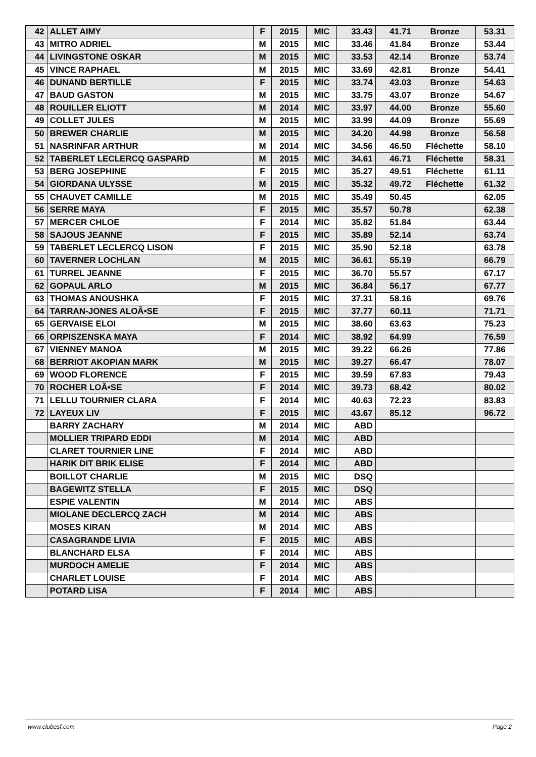| 42 | ALLET AIMY | F | 2015 | MIC | 33.43 | 41.71 | Bronze | 53.31 |
| 43 | MITRO ADRIEL | M | 2015 | MIC | 33.46 | 41.84 | Bronze | 53.44 |
| 44 | LIVINGSTONE OSKAR | M | 2015 | MIC | 33.53 | 42.14 | Bronze | 53.74 |
| 45 | VINCE RAPHAEL | M | 2015 | MIC | 33.69 | 42.81 | Bronze | 54.41 |
| 46 | DUNAND BERTILLE | F | 2015 | MIC | 33.74 | 43.03 | Bronze | 54.63 |
| 47 | BAUD GASTON | M | 2015 | MIC | 33.75 | 43.07 | Bronze | 54.67 |
| 48 | ROUILLER ELIOTT | M | 2014 | MIC | 33.97 | 44.00 | Bronze | 55.60 |
| 49 | COLLET JULES | M | 2015 | MIC | 33.99 | 44.09 | Bronze | 55.69 |
| 50 | BREWER CHARLIE | M | 2015 | MIC | 34.20 | 44.98 | Bronze | 56.58 |
| 51 | NASRINFAR ARTHUR | M | 2014 | MIC | 34.56 | 46.50 | Fléchette | 58.10 |
| 52 | TABERLET LECLERCQ GASPARD | M | 2015 | MIC | 34.61 | 46.71 | Fléchette | 58.31 |
| 53 | BERG JOSEPHINE | F | 2015 | MIC | 35.27 | 49.51 | Fléchette | 61.11 |
| 54 | GIORDANA ULYSSE | M | 2015 | MIC | 35.32 | 49.72 | Fléchette | 61.32 |
| 55 | CHAUVET CAMILLE | M | 2015 | MIC | 35.49 | 50.45 | | 62.05 |
| 56 | SERRE MAYA | F | 2015 | MIC | 35.57 | 50.78 | | 62.38 |
| 57 | MERCER CHLOE | F | 2014 | MIC | 35.82 | 51.84 | | 63.44 |
| 58 | SAJOUS JEANNE | F | 2015 | MIC | 35.89 | 52.14 | | 63.74 |
| 59 | TABERLET LECLERCQ LISON | F | 2015 | MIC | 35.90 | 52.18 | | 63.78 |
| 60 | TAVERNER LOCHLAN | M | 2015 | MIC | 36.61 | 55.19 | | 66.79 |
| 61 | TURREL JEANNE | F | 2015 | MIC | 36.70 | 55.57 | | 67.17 |
| 62 | GOPAUL ARLO | M | 2015 | MIC | 36.84 | 56.17 | | 67.77 |
| 63 | THOMAS ANOUSHKA | F | 2015 | MIC | 37.31 | 58.16 | | 69.76 |
| 64 | TARRAN-JONES ALOÃ•SE | F | 2015 | MIC | 37.77 | 60.11 | | 71.71 |
| 65 | GERVAISE ELOI | M | 2015 | MIC | 38.60 | 63.63 | | 75.23 |
| 66 | ORPISZENSKA MAYA | F | 2014 | MIC | 38.92 | 64.99 | | 76.59 |
| 67 | VIENNEY MANOA | M | 2015 | MIC | 39.22 | 66.26 | | 77.86 |
| 68 | BERRIOT AKOPIAN MARK | M | 2015 | MIC | 39.27 | 66.47 | | 78.07 |
| 69 | WOOD FLORENCE | F | 2015 | MIC | 39.59 | 67.83 | | 79.43 |
| 70 | ROCHER LOÃ•SE | F | 2014 | MIC | 39.73 | 68.42 | | 80.02 |
| 71 | LELLU TOURNIER CLARA | F | 2014 | MIC | 40.63 | 72.23 | | 83.83 |
| 72 | LAYEUX LIV | F | 2015 | MIC | 43.67 | 85.12 | | 96.72 |
| | BARRY ZACHARY | M | 2014 | MIC | ABD | | | |
| | MOLLIER TRIPARD EDDI | M | 2014 | MIC | ABD | | | |
| | CLARET TOURNIER LINE | F | 2014 | MIC | ABD | | | |
| | HARIK DIT BRIK ELISE | F | 2014 | MIC | ABD | | | |
| | BOILLOT CHARLIE | M | 2015 | MIC | DSQ | | | |
| | BAGEWITZ STELLA | F | 2015 | MIC | DSQ | | | |
| | ESPIE VALENTIN | M | 2014 | MIC | ABS | | | |
| | MIOLANE DECLERCQ ZACH | M | 2014 | MIC | ABS | | | |
| | MOSES KIRAN | M | 2014 | MIC | ABS | | | |
| | CASAGRANDE LIVIA | F | 2015 | MIC | ABS | | | |
| | BLANCHARD ELSA | F | 2014 | MIC | ABS | | | |
| | MURDOCH AMELIE | F | 2014 | MIC | ABS | | | |
| | CHARLET LOUISE | F | 2014 | MIC | ABS | | | |
| | POTARD LISA | F | 2014 | MIC | ABS | | | |
www.clubesf.com Page 2